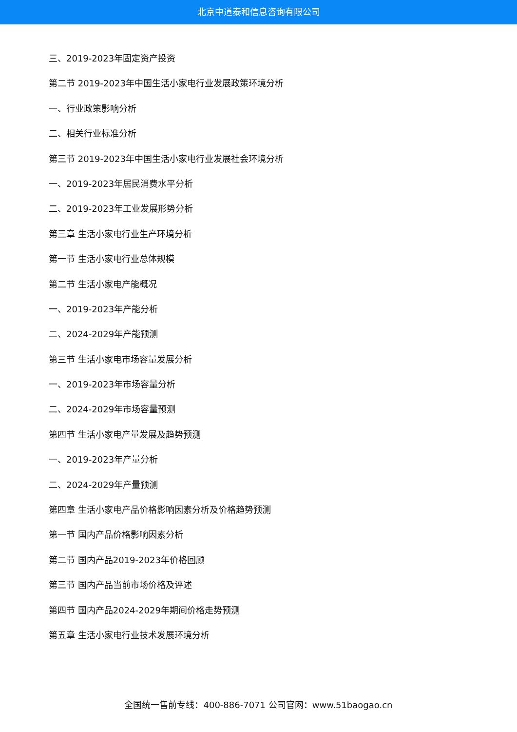北京中道泰和信息咨询有限公司
三、2019-2023年固定资产投资
第二节 2019-2023年中国生活小家电行业发展政策环境分析
一、行业政策影响分析
二、相关行业标准分析
第三节 2019-2023年中国生活小家电行业发展社会环境分析
一、2019-2023年居民消费水平分析
二、2019-2023年工业发展形势分析
第三章 生活小家电行业生产环境分析
第一节 生活小家电行业总体规模
第二节 生活小家电产能概况
一、2019-2023年产能分析
二、2024-2029年产能预测
第三节 生活小家电市场容量发展分析
一、2019-2023年市场容量分析
二、2024-2029年市场容量预测
第四节 生活小家电产量发展及趋势预测
一、2019-2023年产量分析
二、2024-2029年产量预测
第四章 生活小家电产品价格影响因素分析及价格趋势预测
第一节 国内产品价格影响因素分析
第二节 国内产品2019-2023年价格回顾
第三节 国内产品当前市场价格及评述
第四节 国内产品2024-2029年期间价格走势预测
第五章 生活小家电行业技术发展环境分析
全国统一售前专线：400-886-7071 公司官网：www.51baogao.cn